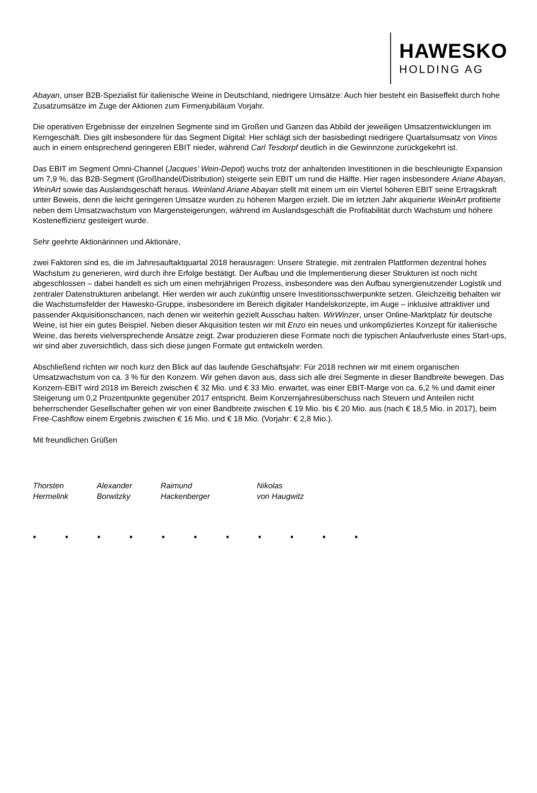HAWESKO
HOLDING AG
Abayan, unser B2B-Spezialist für italienische Weine in Deutschland, niedrigere Umsätze: Auch hier besteht ein Basiseffekt durch hohe Zusatzumsätze im Zuge der Aktionen zum Firmenjubiläum Vorjahr.
Die operativen Ergebnisse der einzelnen Segmente sind im Großen und Ganzen das Abbild der jeweiligen Umsatzentwicklungen im Kerngeschäft. Dies gilt insbesondere für das Segment Digital: Hier schlägt sich der basisbedingt niedrigere Quartalsumsatz von Vinos auch in einem entsprechend geringeren EBIT nieder, während Carl Tesdorpf deutlich in die Gewinnzone zurückgekehrt ist.
Das EBIT im Segment Omni-Channel (Jacques’ Wein-Depot) wuchs trotz der anhaltenden Investitionen in die beschleunigte Expansion um 7,9 %, das B2B-Segment (Großhandel/Distribution) steigerte sein EBIT um rund die Hälfte. Hier ragen insbesondere Ariane Abayan, WeinArt sowie das Auslandsgeschäft heraus. Weinland Ariane Abayan stellt mit einem um ein Viertel höheren EBIT seine Ertragskraft unter Beweis, denn die leicht geringeren Umsätze wurden zu höheren Margen erzielt. Die im letzten Jahr akquirierte WeinArt profitierte neben dem Umsatzwachstum von Margensteigerungen, während im Auslandsgeschäft die Profitabilität durch Wachstum und höhere Kosteneffizienz gesteigert wurde.
Sehr geehrte Aktionärinnen und Aktionäre,
zwei Faktoren sind es, die im Jahresauftaktquartal 2018 herausragen: Unsere Strategie, mit zentralen Plattformen dezentral hohes Wachstum zu generieren, wird durch ihre Erfolge bestätigt. Der Aufbau und die Implementierung dieser Strukturen ist noch nicht abgeschlossen – dabei handelt es sich um einen mehrjährigen Prozess, insbesondere was den Aufbau synergienutzender Logistik und zentraler Datenstrukturen anbelangt. Hier werden wir auch zukünftig unsere Investitionsschwerpunkte setzen. Gleichzeitig behalten wir die Wachstumsfelder der Hawesko-Gruppe, insbesondere im Bereich digitaler Handelskonzepte, im Auge – inklusive attraktiver und passender Akquisitionschancen, nach denen wir weiterhin gezielt Ausschau halten. WirWinzer, unser Online-Marktplatz für deutsche Weine, ist hier ein gutes Beispiel. Neben dieser Akquisition testen wir mit Enzo ein neues und unkompliziertes Konzept für italienische Weine, das bereits vielversprechende Ansätze zeigt. Zwar produzieren diese Formate noch die typischen Anlaufverluste eines Start-ups, wir sind aber zuversichtlich, dass sich diese jungen Formate gut entwickeln werden.
Abschließend richten wir noch kurz den Blick auf das laufende Geschäftsjahr: Für 2018 rechnen wir mit einem organischen Umsatzwachstum von ca. 3 % für den Konzern. Wir gehen davon aus, dass sich alle drei Segmente in dieser Bandbreite bewegen. Das Konzern-EBIT wird 2018 im Bereich zwischen € 32 Mio. und € 33 Mio. erwartet, was einer EBIT-Marge von ca. 6,2 % und damit einer Steigerung um 0,2 Prozentpunkte gegenüber 2017 entspricht. Beim Konzernjahresüberschuss nach Steuern und Anteilen nicht beherrschender Gesellschafter gehen wir von einer Bandbreite zwischen € 19 Mio. bis € 20 Mio. aus (nach € 18,5 Mio. in 2017), beim Free-Cashflow einem Ergebnis zwischen € 16 Mio. und € 18 Mio. (Vorjahr: € 2,8 Mio.).
Mit freundlichen Grüßen
Thorsten
Hermelink
Alexander
Borwitzky
Raimund
Hackenberger
Nikolas
von Haugwitz
• • • • • • • • • • •